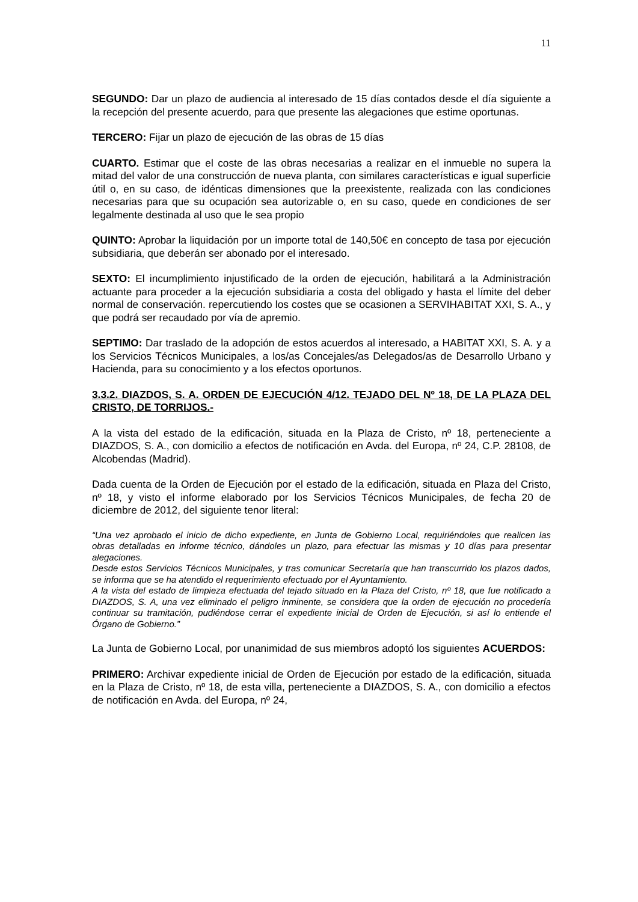11
SEGUNDO: Dar un plazo de audiencia al interesado de 15 días contados desde el día siguiente a la recepción del presente acuerdo, para que presente las alegaciones que estime oportunas.
TERCERO: Fijar un plazo de ejecución de las obras de 15 días
CUARTO. Estimar que el coste de las obras necesarias a realizar en el inmueble no supera la mitad del valor de una construcción de nueva planta, con similares características e igual superficie útil o, en su caso, de idénticas dimensiones que la preexistente, realizada con las condiciones necesarias para que su ocupación sea autorizable o, en su caso, quede en condiciones de ser legalmente destinada al uso que le sea propio
QUINTO: Aprobar la liquidación por un importe total de 140,50€ en concepto de tasa por ejecución subsidiaria, que deberán ser abonado por el interesado.
SEXTO: El incumplimiento injustificado de la orden de ejecución, habilitará a la Administración actuante para proceder a la ejecución subsidiaria a costa del obligado y hasta el límite del deber normal de conservación. repercutiendo los costes que se ocasionen a SERVIHABITAT XXI, S. A., y que podrá ser recaudado por vía de apremio.
SEPTIMO: Dar traslado de la adopción de estos acuerdos al interesado, a HABITAT XXI, S. A. y a los Servicios Técnicos Municipales, a los/as Concejales/as Delegados/as de Desarrollo Urbano y Hacienda, para su conocimiento y a los efectos oportunos.
3.3.2. DIAZDOS, S. A. ORDEN DE EJECUCIÓN 4/12. TEJADO DEL Nº 18, DE LA PLAZA DEL CRISTO, DE TORRIJOS.-
A la vista del estado de la edificación, situada en la Plaza de Cristo, nº 18, perteneciente a DIAZDOS, S. A., con domicilio a efectos de notificación en Avda. del Europa, nº 24, C.P. 28108, de Alcobendas (Madrid).
Dada cuenta de la Orden de Ejecución por el estado de la edificación, situada en Plaza del Cristo, nº 18, y visto el informe elaborado por los Servicios Técnicos Municipales, de fecha 20 de diciembre de 2012, del siguiente tenor literal:
“Una vez aprobado el inicio de dicho expediente, en Junta de Gobierno Local, requiriéndoles que realicen las obras detalladas en informe técnico, dándoles un plazo, para efectuar las mismas y 10 días para presentar alegaciones.
Desde estos Servicios Técnicos Municipales, y tras comunicar Secretaría que han transcurrido los plazos dados, se informa que se ha atendido el requerimiento efectuado por el Ayuntamiento.
A la vista del estado de limpieza efectuada del tejado situado en la Plaza del Cristo, nº 18, que fue notificado a DIAZDOS, S. A, una vez eliminado el peligro inminente, se considera que la orden de ejecución no procedería continuar su tramitación, pudiéndose cerrar el expediente inicial de Orden de Ejecución, si así lo entiende el Órgano de Gobierno.”
La Junta de Gobierno Local, por unanimidad de sus miembros adoptó los siguientes ACUERDOS:
PRIMERO: Archivar expediente inicial de Orden de Ejecución por estado de la edificación, situada en la Plaza de Cristo, nº 18, de esta villa, perteneciente a DIAZDOS, S. A., con domicilio a efectos de notificación en Avda. del Europa, nº 24,